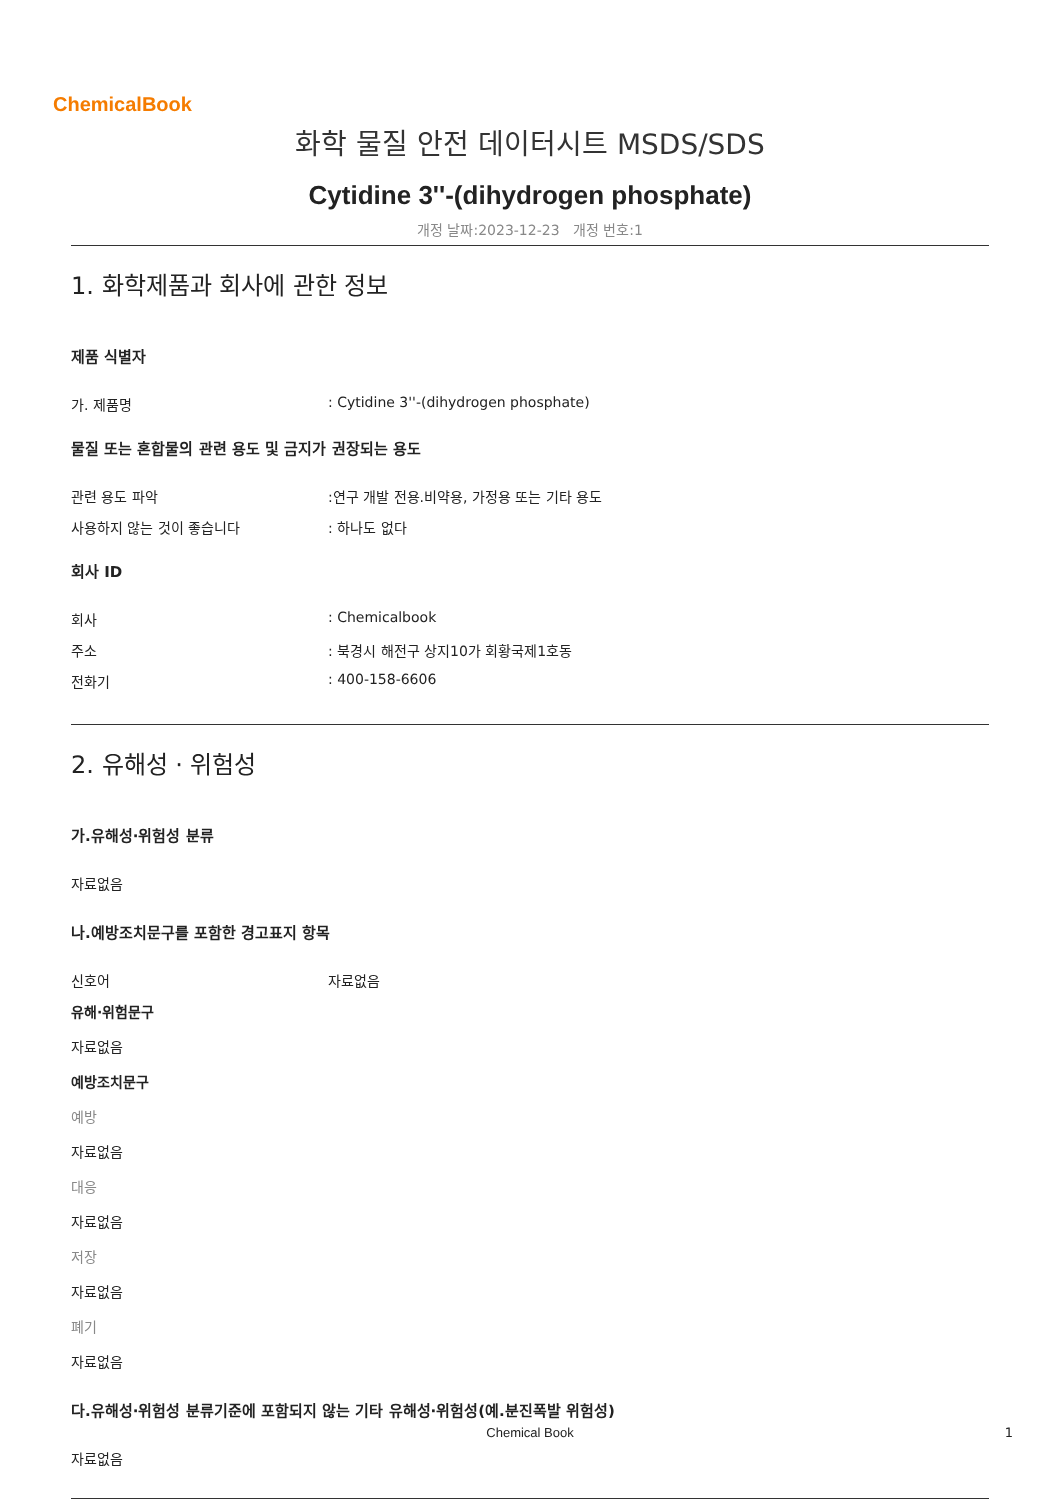ChemicalBook
화학 물질 안전 데이터시트 MSDS/SDS
Cytidine 3''-(dihydrogen phosphate)
개정 날짜:2023-12-23 개정 번호:1
1. 화학제품과 회사에 관한 정보
제품 식별자
가. 제품명: Cytidine 3''-(dihydrogen phosphate)
물질 또는 혼합물의 관련 용도 및 금지가 권장되는 용도
관련 용도 파악:연구 개발 전용.비약용, 가정용 또는 기타 용도
사용하지 않는 것이 좋습니다: 하나도 없다
회사 ID
회사: Chemicalbook
주소: 북경시 해전구 상지10가 회황국제1호동
전화기: 400-158-6606
2. 유해성 · 위험성
가.유해성·위험성 분류
자료없음
나.예방조치문구를 포함한 경고표지 항목
신호어 자료없음
유해·위험문구
자료없음
예방조치문구
예방
자료없음
대응
자료없음
저장
자료없음
폐기
자료없음
다.유해성·위험성 분류기준에 포함되지 않는 기타 유해성·위험성(예.분진폭발 위험성)
자료없음
Chemical Book 1